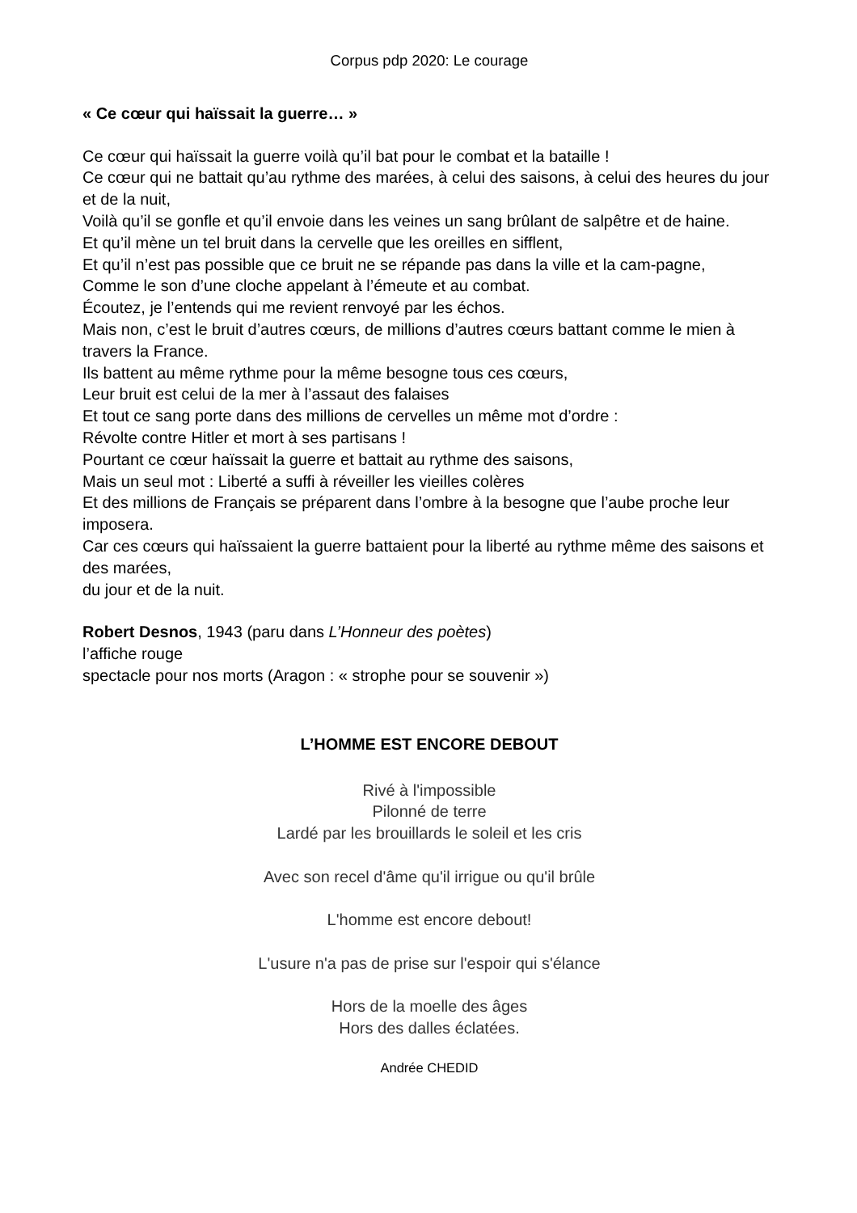Corpus pdp 2020: Le courage
« Ce cœur qui haïssait la guerre… »
Ce cœur qui haïssait la guerre voilà qu’il bat pour le combat et la bataille !
Ce cœur qui ne battait qu’au rythme des marées, à celui des saisons, à celui des heures du jour et de la nuit,
Voilà qu’il se gonfle et qu’il envoie dans les veines un sang brûlant de salpêtre et de haine.
Et qu’il mène un tel bruit dans la cervelle que les oreilles en sifflent,
Et qu’il n’est pas possible que ce bruit ne se répande pas dans la ville et la cam-pagne,
Comme le son d’une cloche appelant à l’émeute et au combat.
Écoutez, je l’entends qui me revient renvoyé par les échos.
Mais non, c’est le bruit d’autres cœurs, de millions d’autres cœurs battant comme le mien à travers la France.
Ils battent au même rythme pour la même besogne tous ces cœurs,
Leur bruit est celui de la mer à l’assaut des falaises
Et tout ce sang porte dans des millions de cervelles un même mot d’ordre :
Révolte contre Hitler et mort à ses partisans !
Pourtant ce cœur haïssait la guerre et battait au rythme des saisons,
Mais un seul mot : Liberté a suffi à réveiller les vieilles colères
Et des millions de Français se préparent dans l’ombre à la besogne que l’aube proche leur imposera.
Car ces cœurs qui haïssaient la guerre battaient pour la liberté au rythme même des saisons et des marées,
du jour et de la nuit.
Robert Desnos, 1943 (paru dans L’Honneur des poètes)
l’affiche rouge
spectacle pour nos morts (Aragon : « strophe pour se souvenir »)
L’HOMME EST ENCORE DEBOUT
Rivé à l'impossible
Pilonné de terre
Lardé par les brouillards le soleil et les cris
Avec son recel d'âme qu'il irrigue ou qu'il brûle
L'homme est encore debout!
L'usure n'a pas de prise sur l'espoir qui s'élance
Hors de la moelle des âges
Hors des dalles éclatées.
Andrée CHEDID